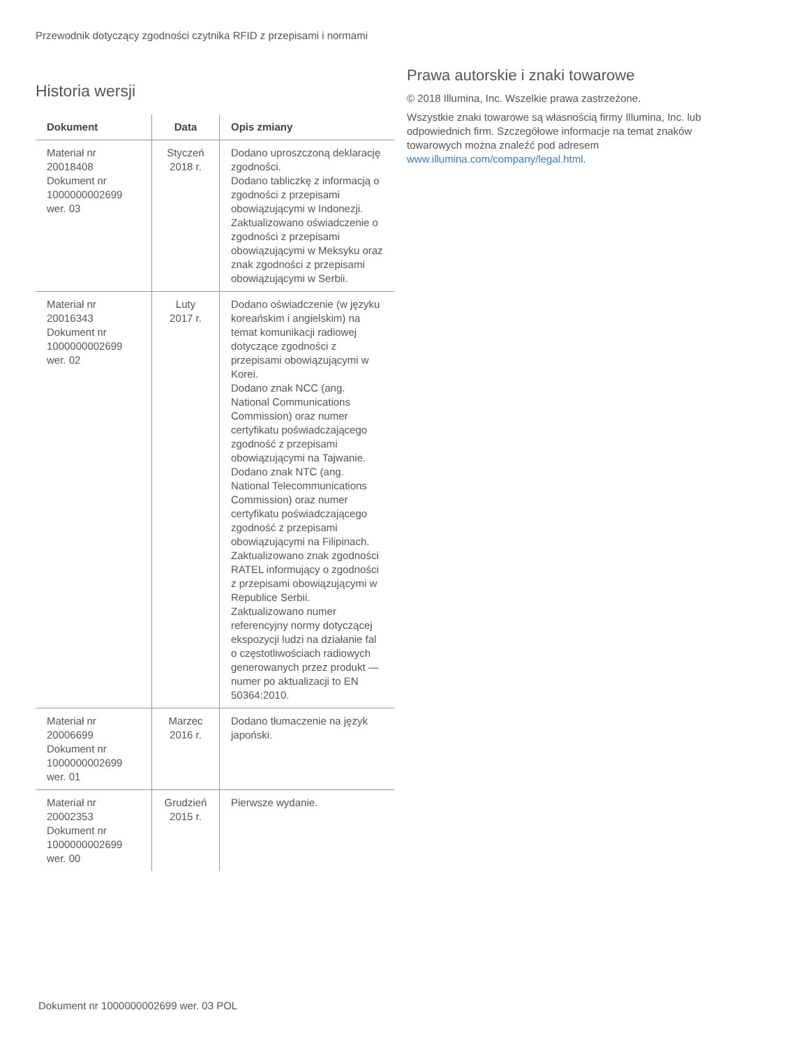Przewodnik dotyczący zgodności czytnika RFID z przepisami i normami
Historia wersji
| Dokument | Data | Opis zmiany |
| --- | --- | --- |
| Materiał nr 20018408 Dokument nr 1000000002699 wer. 03 | Styczeń 2018 r. | Dodano uproszczoną deklarację zgodności. Dodano tabliczkę z informacją o zgodności z przepisami obowiązującymi w Indonezji. Zaktualizowano oświadczenie o zgodności z przepisami obowiązującymi w Meksyku oraz znak zgodności z przepisami obowiązującymi w Serbii. |
| Materiał nr 20016343 Dokument nr 1000000002699 wer. 02 | Luty 2017 r. | Dodano oświadczenie (w języku koreańskim i angielskim) na temat komunikacji radiowej dotyczące zgodności z przepisami obowiązującymi w Korei. Dodano znak NCC (ang. National Communications Commission) oraz numer certyfikatu poświadczającego zgodność z przepisami obowiązującymi na Tajwanie. Dodano znak NTC (ang. National Telecommunications Commission) oraz numer certyfikatu poświadczającego zgodność z przepisami obowiązującymi na Filipinach. Zaktualizowano znak zgodności RATEL informujący o zgodności z przepisami obowiązującymi w Republice Serbii. Zaktualizowano numer referencyjny normy dotyczącej ekspozycji ludzi na działanie fal o częstotliwościach radiowych generowanych przez produkt — numer po aktualizacji to EN 50364:2010. |
| Materiał nr 20006699 Dokument nr 1000000002699 wer. 01 | Marzec 2016 r. | Dodano tłumaczenie na język japoński. |
| Materiał nr 20002353 Dokument nr 1000000002699 wer. 00 | Grudzień 2015 r. | Pierwsze wydanie. |
Prawa autorskie i znaki towarowe
© 2018 Illumina, Inc. Wszelkie prawa zastrzeżone.
Wszystkie znaki towarowe są własnością firmy Illumina, Inc. lub odpowiednich firm. Szczegółowe informacje na temat znaków towarowych można znaleźć pod adresem www.illumina.com/company/legal.html.
Dokument nr 1000000002699 wer. 03 POL